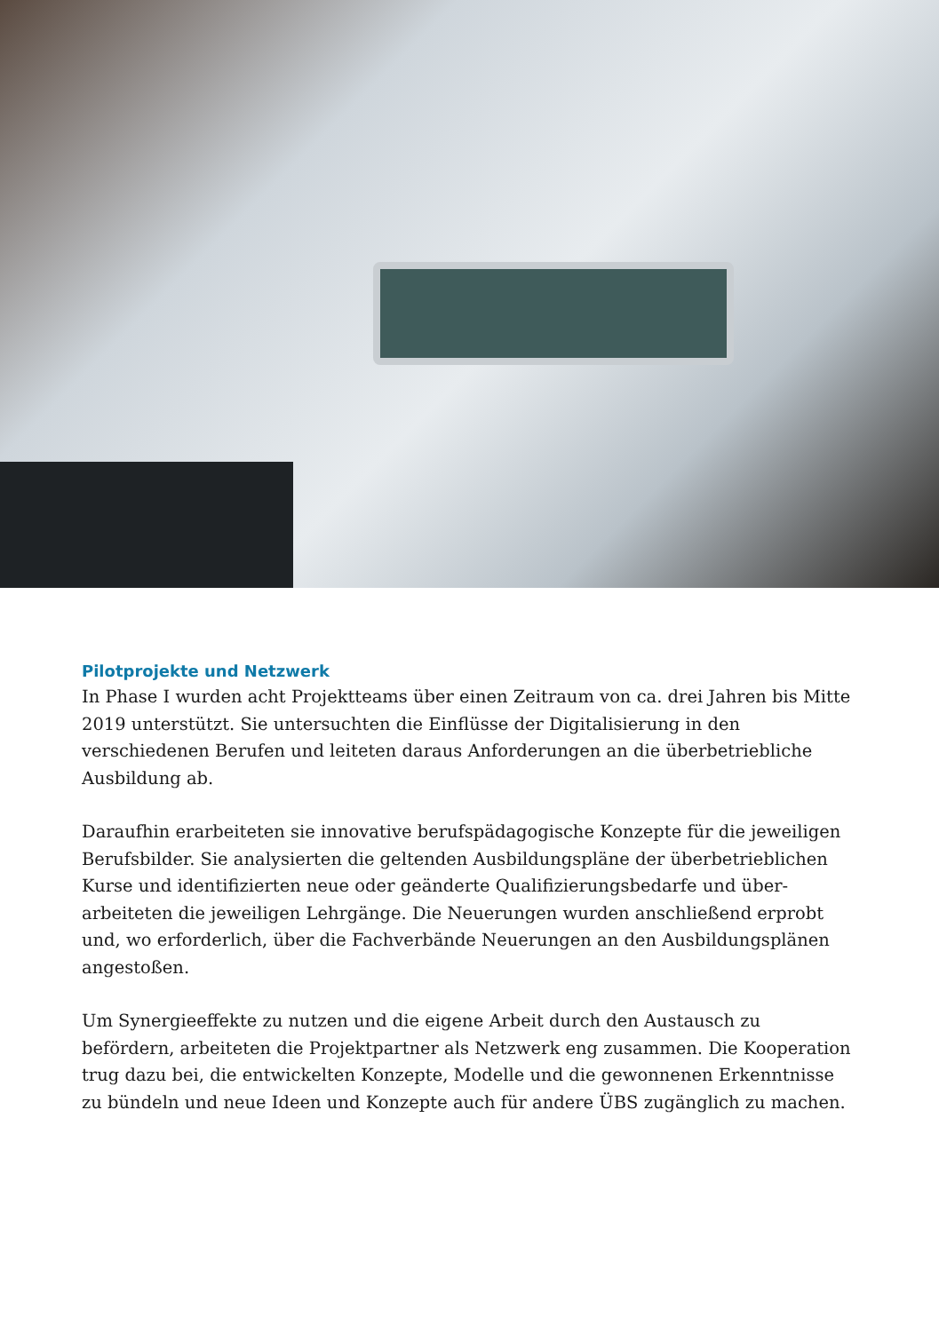Pilotprojekte und Netzwerk
In Phase I wurden acht Projektteams über einen Zeitraum von ca. drei Jahren bis Mitte 2019 unterstützt. Sie untersuchten die Einflüsse der Digitalisierung in den verschiedenen Berufen und leiteten daraus Anforderungen an die überbetriebliche Ausbildung ab.
Daraufhin erarbeiteten sie innovative berufspädagogische Konzepte für die jeweiligen Berufsbilder. Sie analysierten die geltenden Ausbildungspläne der überbetrieblichen Kurse und identifizierten neue oder geänderte Qualifizierungsbedarfe und über­arbeiteten die jeweiligen Lehrgänge. Die Neuerungen wurden anschließend erprobt und, wo erforderlich, über die Fachverbände Neuerungen an den Ausbildungsplänen angestoßen.
Um Synergieeffekte zu nutzen und die eigene Arbeit durch den Austausch zu befördern, arbeiteten die Projektpartner als Netzwerk eng zusammen. Die Koope­ration trug dazu bei, die entwickelten Konzepte, Modelle und die gewonnenen Erkenntnisse zu bündeln und neue Ideen und Konzepte auch für andere ÜBS zugänglich zu machen.